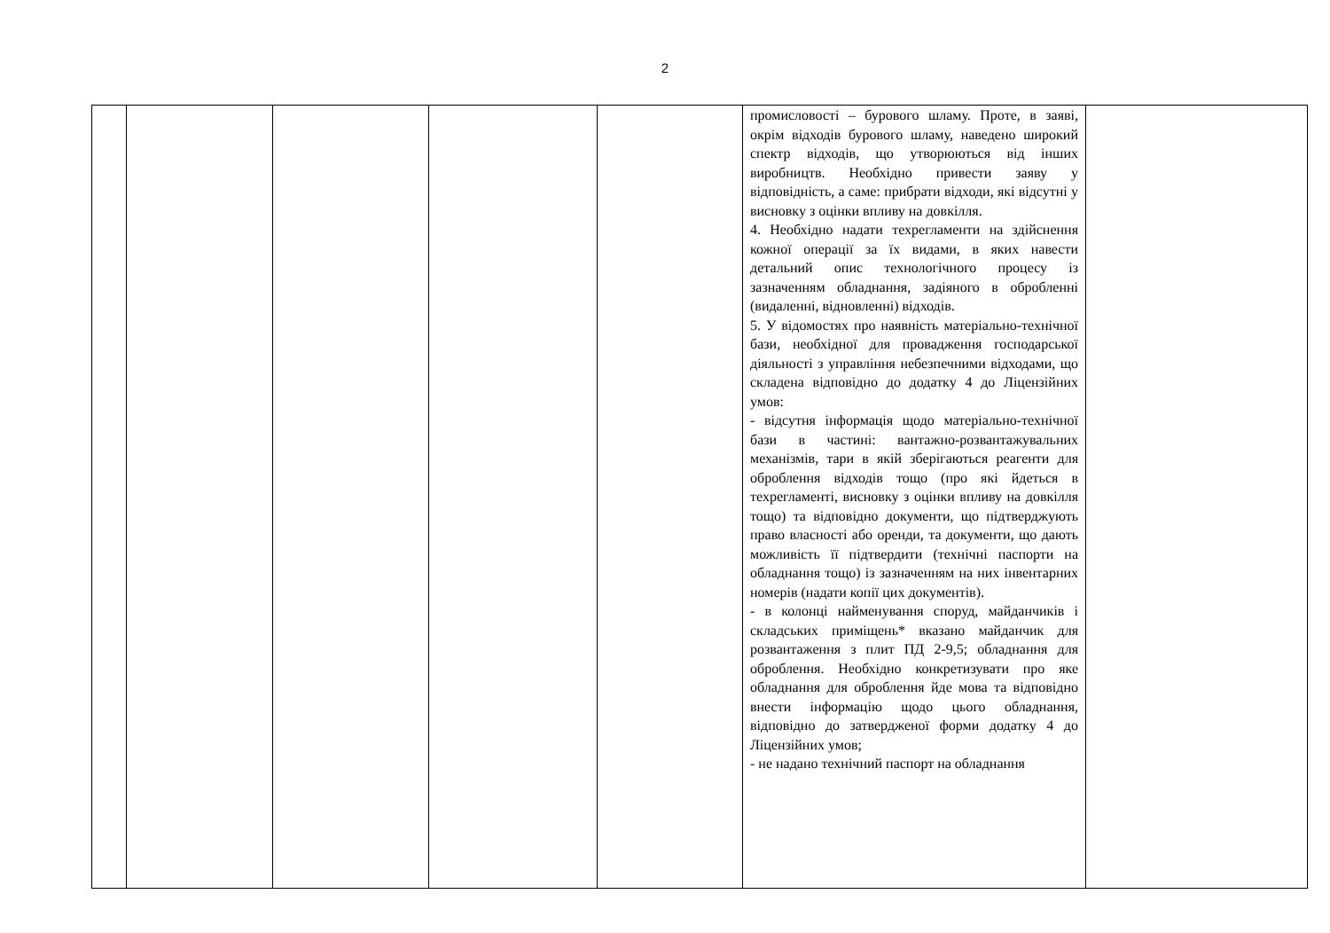2
| | | | | | промисловості – бурового шламу. Проте, в заяві, окрім відходів бурового шламу, наведено широкий спектр відходів, що утворюються від інших виробництв. Необхідно привести заяву у відповідність, а саме: прибрати відходи, які відсутні у висновку з оцінки впливу на довкілля. 4. Необхідно надати техрегламенти на здійснення кожної операції за їх видами, в яких навести детальний опис технологічного процесу із зазначенням обладнання, задіяного в обробленні (видаленні, відновленні) відходів. 5. У відомостях про наявність матеріально-технічної бази, необхідної для провадження господарської діяльності з управління небезпечними відходами, що складена відповідно до додатку 4 до Ліцензійних умов: - відсутня інформація щодо матеріально-технічної бази в частині: вантажно-розвантажувальних механізмів, тари в якій зберігаються реагенти для оброблення відходів тощо (про які йдеться в техрегламенті, висновку з оцінки впливу на довкілля тощо) та відповідно документи, що підтверджують право власності або оренди, та документи, що дають можливість її підтвердити (технічні паспорти на обладнання тощо) із зазначенням на них інвентарних номерів (надати копії цих документів). - в колонці найменування споруд, майданчиків і складських приміщень* вказано майданчик для розвантаження з плит ПД 2-9,5; обладнання для оброблення. Необхідно конкретизувати про яке обладнання для оброблення йде мова та відповідно внести інформацію щодо цього обладнання, відповідно до затвердженої форми додатку 4 до Ліцензійних умов; - не надано технічний паспорт на обладнання | |